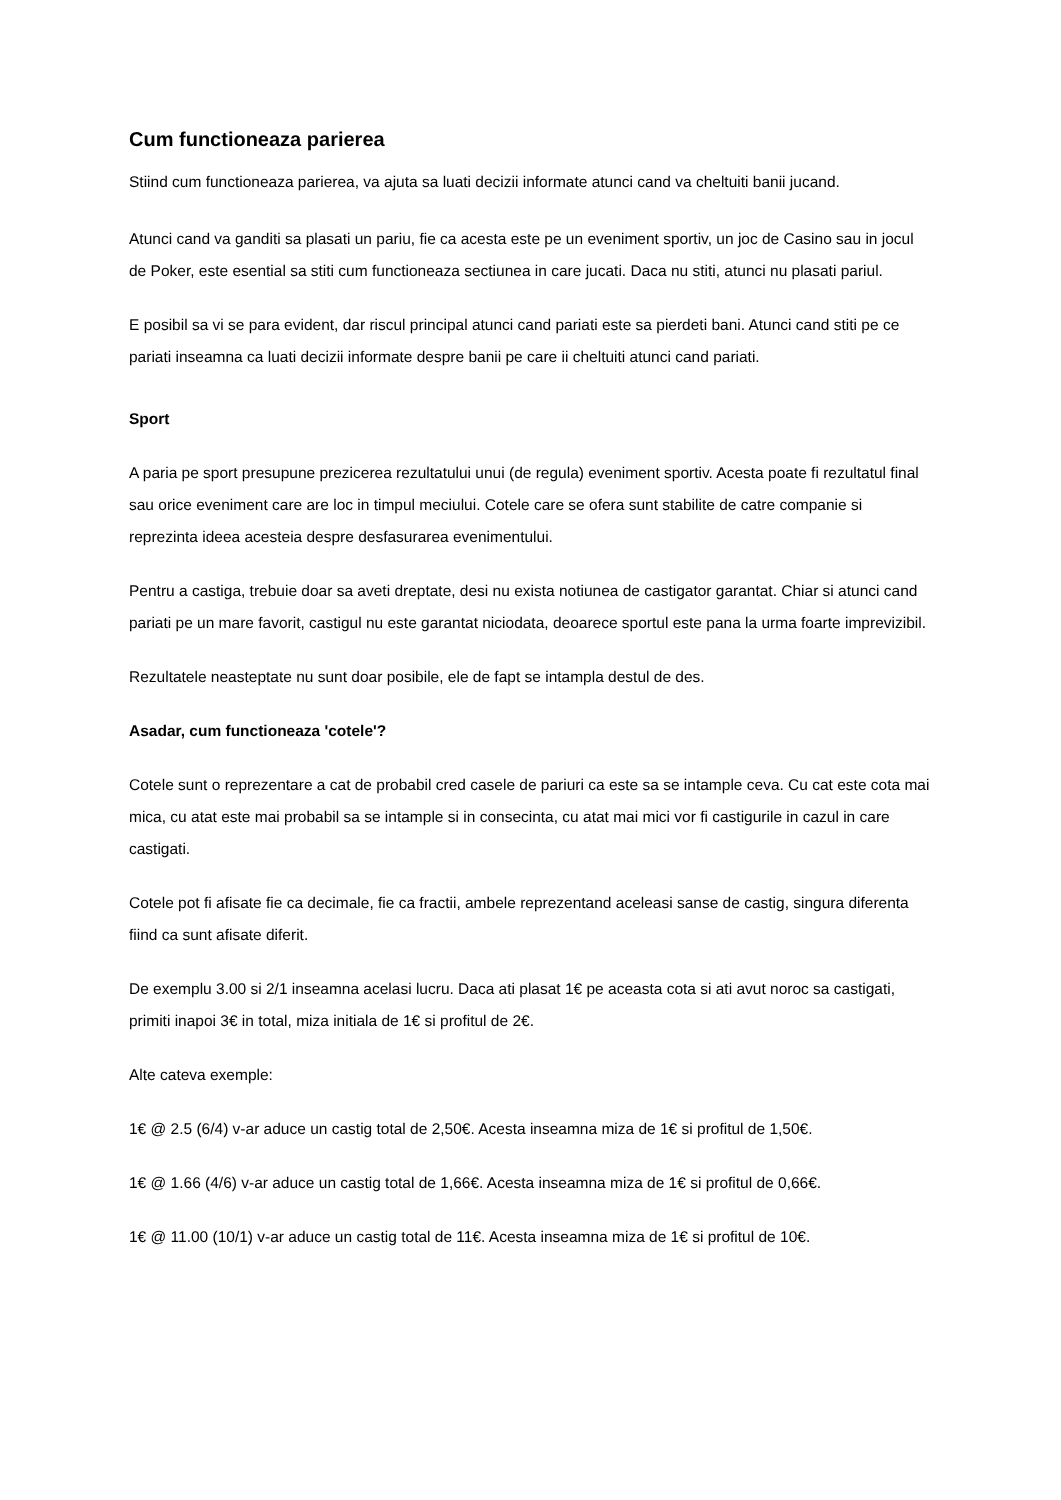Cum functioneaza parierea
Stiind cum functioneaza parierea, va ajuta sa luati decizii informate atunci cand va cheltuiti banii jucand.
Atunci cand va ganditi sa plasati un pariu, fie ca acesta este pe un eveniment sportiv, un joc de Casino sau in jocul de Poker, este esential sa stiti cum functioneaza sectiunea in care jucati. Daca nu stiti, atunci nu plasati pariul.
E posibil sa vi se para evident, dar riscul principal atunci cand pariati este sa pierdeti bani. Atunci cand stiti pe ce pariati inseamna ca luati decizii informate despre banii pe care ii cheltuiti atunci cand pariati.
Sport
A paria pe sport presupune prezicerea rezultatului unui (de regula) eveniment sportiv. Acesta poate fi rezultatul final sau orice eveniment care are loc in timpul meciului. Cotele care se ofera sunt stabilite de catre companie si reprezinta ideea acesteia despre desfasurarea evenimentului.
Pentru a castiga, trebuie doar sa aveti dreptate, desi nu exista notiunea de castigator garantat. Chiar si atunci cand pariati pe un mare favorit, castigul nu este garantat niciodata, deoarece sportul este pana la urma foarte imprevizibil.
Rezultatele neasteptate nu sunt doar posibile, ele de fapt se intampla destul de des.
Asadar, cum functioneaza 'cotele'?
Cotele sunt o reprezentare a cat de probabil cred casele de pariuri ca este sa se intample ceva. Cu cat este cota mai mica, cu atat este mai probabil sa se intample si in consecinta, cu atat mai mici vor fi castigurile in cazul in care castigati.
Cotele pot fi afisate fie ca decimale, fie ca fractii, ambele reprezentand aceleasi sanse de castig, singura diferenta fiind ca sunt afisate diferit.
De exemplu 3.00 si 2/1 inseamna acelasi lucru. Daca ati plasat 1€ pe aceasta cota si ati avut noroc sa castigati, primiti inapoi 3€ in total, miza initiala de 1€ si profitul de 2€.
Alte cateva exemple:
1€ @ 2.5 (6/4) v-ar aduce un castig total de 2,50€. Acesta inseamna miza de 1€ si profitul de 1,50€.
1€ @ 1.66 (4/6) v-ar aduce un castig total de 1,66€. Acesta inseamna miza de 1€ si profitul de 0,66€.
1€ @ 11.00 (10/1) v-ar aduce un castig total de 11€. Acesta inseamna miza de 1€ si profitul de 10€.